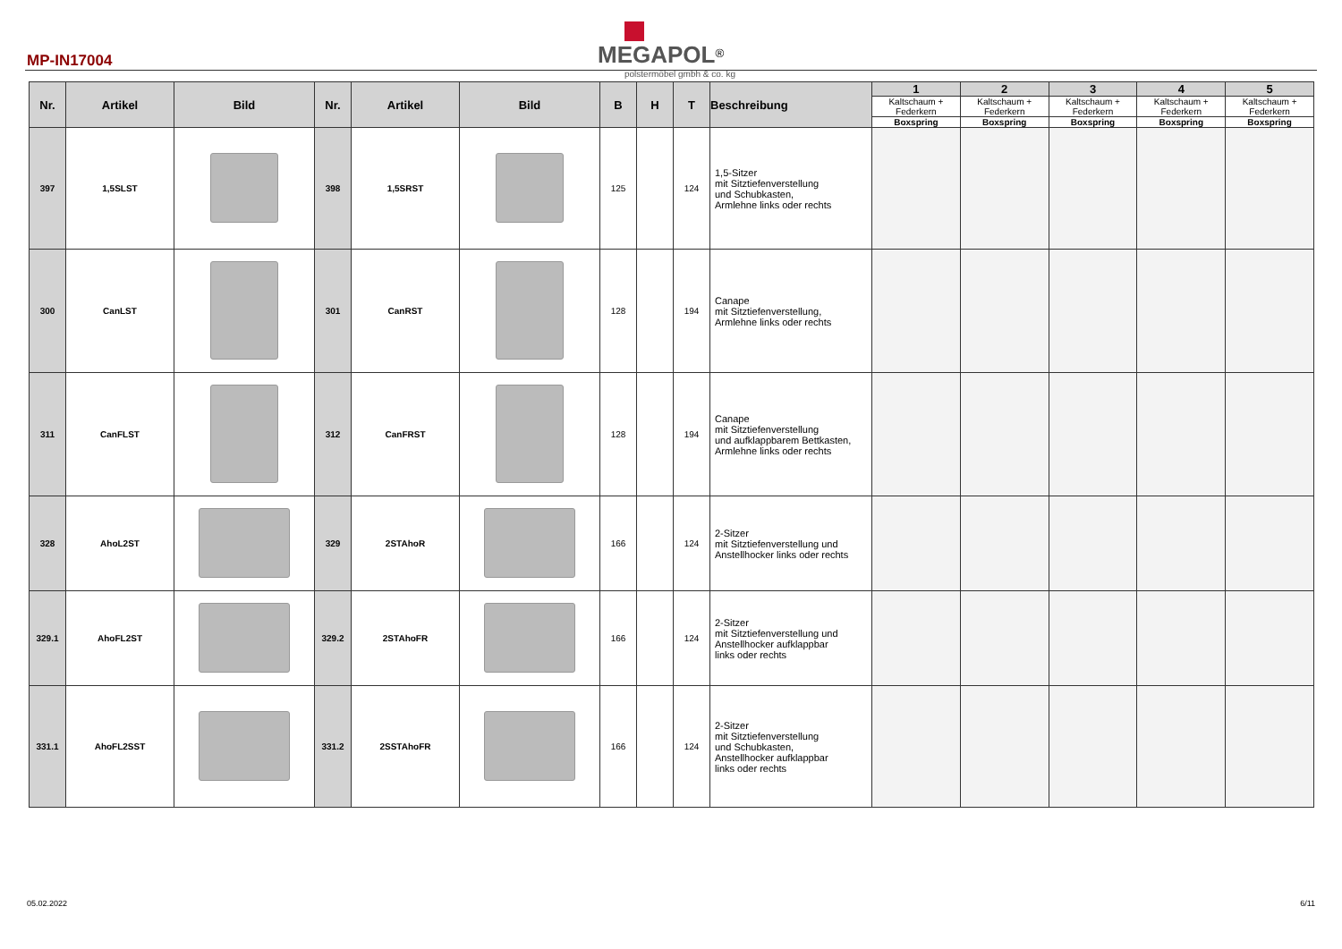MP-IN17004
MEGAPOL<sup>®</sup>
polstermöbel gmbh & co. kg
| Nr. | Artikel | Bild | Nr. | Artikel | Bild | B | H | T | Beschreibung | 1 | 2 | 3 | 4 | 5 |
| --- | --- | --- | --- | --- | --- | --- | --- | --- | --- | --- | --- | --- | --- | --- |
| | | | | | | | | | | Kaltschaum + Federkern | Kaltschaum + Federkern | Kaltschaum + Federkern | Kaltschaum + Federkern | Kaltschaum + Federkern |
| | | | | | | | | | | Boxspring | Boxspring | Boxspring | Boxspring | Boxspring |
| 397 | 1,5SLST | | 398 | 1,5SRST | | 125 | | 124 | 1,5-Sitzer mit Sitztiefenverstellung und Schubkasten, Armlehne links oder rechts | | | | | |
| 300 | CanLST | | 301 | CanRST | | 128 | | 194 | Canape mit Sitztiefenverstellung, Armlehne links oder rechts | | | | | |
| 311 | CanFLST | | 312 | CanFRST | | 128 | | 194 | Canape mit Sitztiefenverstellung und aufklappbarem Bettkasten, Armlehne links oder rechts | | | | | |
| 328 | AhoL2ST | | 329 | 2STAhoR | | 166 | | 124 | 2-Sitzer mit Sitztiefenverstellung und Anstellhocker links oder rechts | | | | | |
| 329.1 | AhoFL2ST | | 329.2 | 2STAhoFR | | 166 | | 124 | 2-Sitzer mit Sitztiefenverstellung und Anstellhocker aufklappbar links oder rechts | | | | | |
| 331.1 | AhoFL2SST | | 331.2 | 2SSTAhoFR | | 166 | | 124 | 2-Sitzer mit Sitztiefenverstellung und Schubkasten, Anstellhocker aufklappbar links oder rechts | | | | | |
05.02.2022 6/11